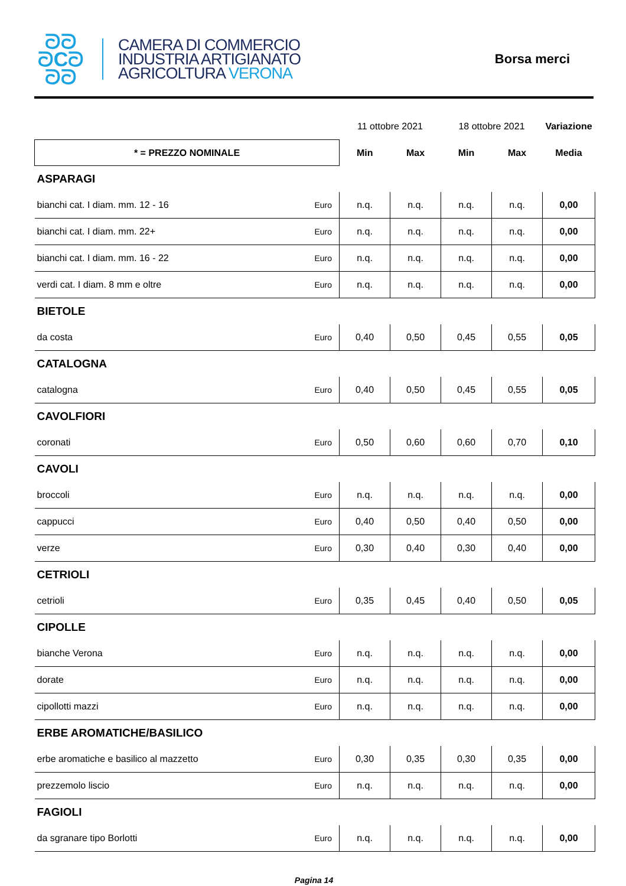ᘐᘐ
ᘐCᘐ
ᘐᘐ
CAMERA DI COMMERCIO
INDUSTRIA ARTIGIANATO
AGRICOLTURA VERONA
Borsa merci
| | | 11 ottobre 2021 | | 18 ottobre 2021 | | Variazione |
| * = PREZZO NOMINALE | | Min | Max | Min | Max | Media |
| ASPARAGI | | | | | | |
| bianchi cat. I diam. mm. 12 - 16 | Euro | n.q. | n.q. | n.q. | n.q. | 0,00 |
| bianchi cat. I diam. mm. 22+ | Euro | n.q. | n.q. | n.q. | n.q. | 0,00 |
| bianchi cat. I diam. mm. 16 - 22 | Euro | n.q. | n.q. | n.q. | n.q. | 0,00 |
| verdi cat. I diam. 8 mm e oltre | Euro | n.q. | n.q. | n.q. | n.q. | 0,00 |
| BIETOLE | | | | | | |
| da costa | Euro | 0,40 | 0,50 | 0,45 | 0,55 | 0,05 |
| CATALOGNA | | | | | | |
| catalogna | Euro | 0,40 | 0,50 | 0,45 | 0,55 | 0,05 |
| CAVOLFIORI | | | | | | |
| coronati | Euro | 0,50 | 0,60 | 0,60 | 0,70 | 0,10 |
| CAVOLI | | | | | | |
| broccoli | Euro | n.q. | n.q. | n.q. | n.q. | 0,00 |
| cappucci | Euro | 0,40 | 0,50 | 0,40 | 0,50 | 0,00 |
| verze | Euro | 0,30 | 0,40 | 0,30 | 0,40 | 0,00 |
| CETRIOLI | | | | | | |
| cetrioli | Euro | 0,35 | 0,45 | 0,40 | 0,50 | 0,05 |
| CIPOLLE | | | | | | |
| bianche Verona | Euro | n.q. | n.q. | n.q. | n.q. | 0,00 |
| dorate | Euro | n.q. | n.q. | n.q. | n.q. | 0,00 |
| cipollotti mazzi | Euro | n.q. | n.q. | n.q. | n.q. | 0,00 |
| ERBE AROMATICHE/BASILICO | | | | | | |
| erbe aromatiche e basilico al mazzetto | Euro | 0,30 | 0,35 | 0,30 | 0,35 | 0,00 |
| prezzemolo liscio | Euro | n.q. | n.q. | n.q. | n.q. | 0,00 |
| FAGIOLI | | | | | | |
| da sgranare tipo Borlotti | Euro | n.q. | n.q. | n.q. | n.q. | 0,00 |
Pagina 14